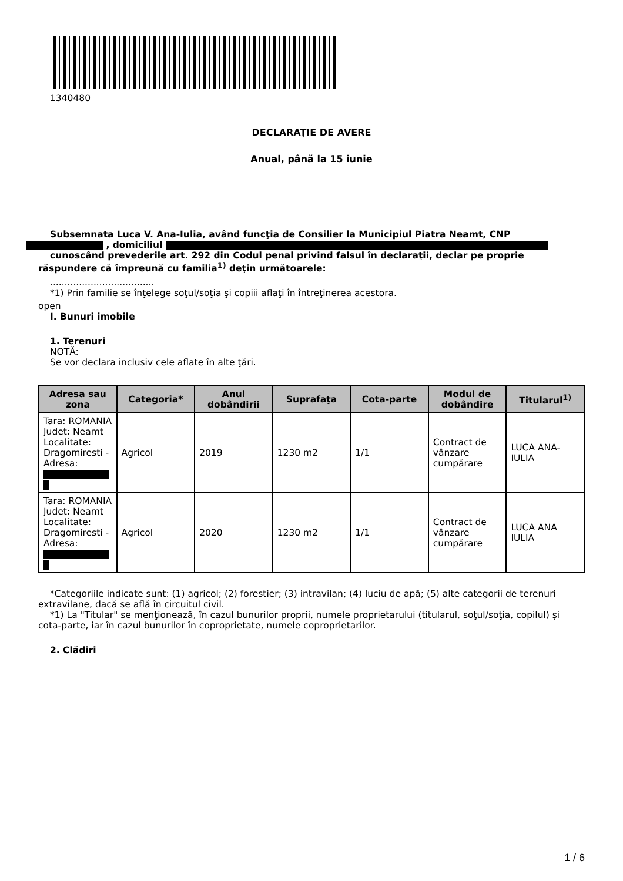1340480
DECLARAŢIE DE AVERE
Anual, până la 15 iunie
Subsemnata Luca V. Ana-Iulia, având funcţia de Consilier la Municipiul Piatra Neamt, CNP
, domiciliul
cunoscând prevederile art. 292 din Codul penal privind falsul în declaraţii, declar pe proprie răspundere că împreună cu familia<sup>1)</sup> deţin următoarele:
....................................
*1) Prin familie se înţelege soţul/soţia şi copiii aflaţi în întreţinerea acestora.
open
I. Bunuri imobile
1. Terenuri
NOTĂ:
Se vor declara inclusiv cele aflate în alte ţări.
| Adresa sau zona | Categoria* | Anul dobândirii | Suprafaţa | Cota-parte | Modul de dobândire | Titularul<sup>1)</sup> |
| --- | --- | --- | --- | --- | --- | --- |
| Tara: ROMANIA Judet: Neamt Localitate: Dragomiresti - Adresa: | Agricol | 2019 | 1230 m2 | 1/1 | Contract de vânzare cumpărare | LUCA ANA-IULIA |
| Tara: ROMANIA Judet: Neamt Localitate: Dragomiresti - Adresa: | Agricol | 2020 | 1230 m2 | 1/1 | Contract de vânzare cumpărare | LUCA ANA IULIA |
*Categoriile indicate sunt: (1) agricol; (2) forestier; (3) intravilan; (4) luciu de apă; (5) alte categorii de terenuri extravilane, dacă se află în circuitul civil.
*1) La "Titular" se menţionează, în cazul bunurilor proprii, numele proprietarului (titularul, soţul/soţia, copilul) și cota-parte, iar în cazul bunurilor în coproprietate, numele coproprietarilor.
2. Clădiri
1 / 6